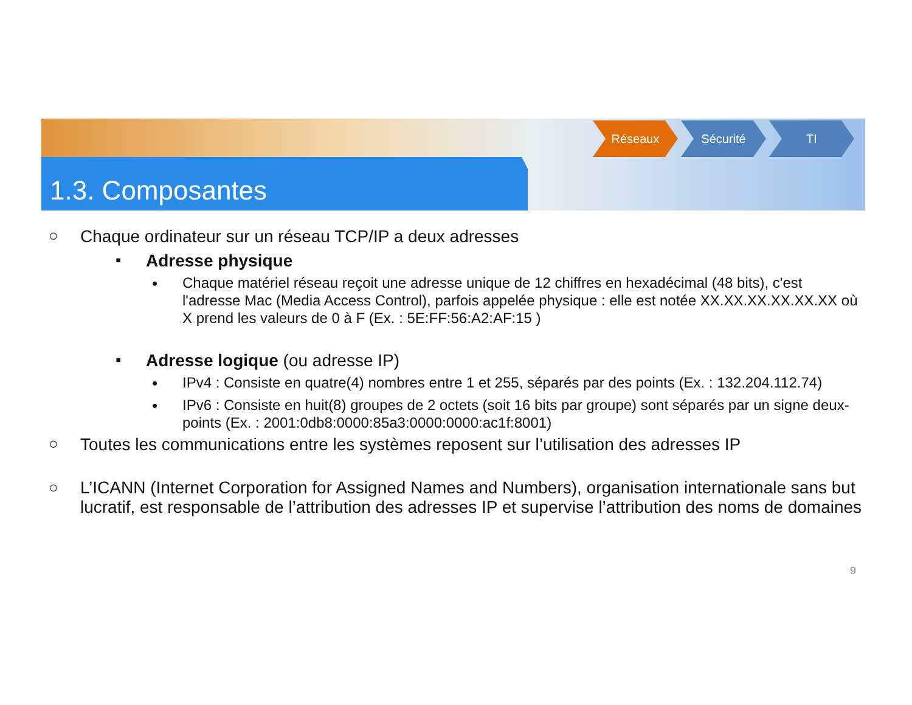Réseaux Sécurité TI
1.3. Composantes
○ Chaque ordinateur sur un réseau TCP/IP a deux adresses
▪ Adresse physique
•
Chaque matériel réseau reçoit une adresse unique de 12 chiffres en hexadécimal (48 bits), c'est l'adresse Mac (Media Access Control), parfois appelée physique : elle est notée XX.XX.XX.XX.XX.XX où X prend les valeurs de 0 à F (Ex. : 5E:FF:56:A2:AF:15 )
▪ Adresse logique (ou adresse IP)
• IPv4 : Consiste en quatre(4) nombres entre 1 et 255, séparés par des points (Ex. : 132.204.112.74)
• IPv6 : Consiste en huit(8) groupes de 2 octets (soit 16 bits par groupe) sont séparés par un signe deux-points (Ex. : 2001:0db8:0000:85a3:0000:0000:ac1f:8001)
○ Toutes les communications entre les systèmes reposent sur l’utilisation des adresses IP
○
L’ICANN (Internet Corporation for Assigned Names and Numbers), organisation internationale sans but lucratif, est responsable de l’attribution des adresses IP et supervise l’attribution des noms de domaines
9